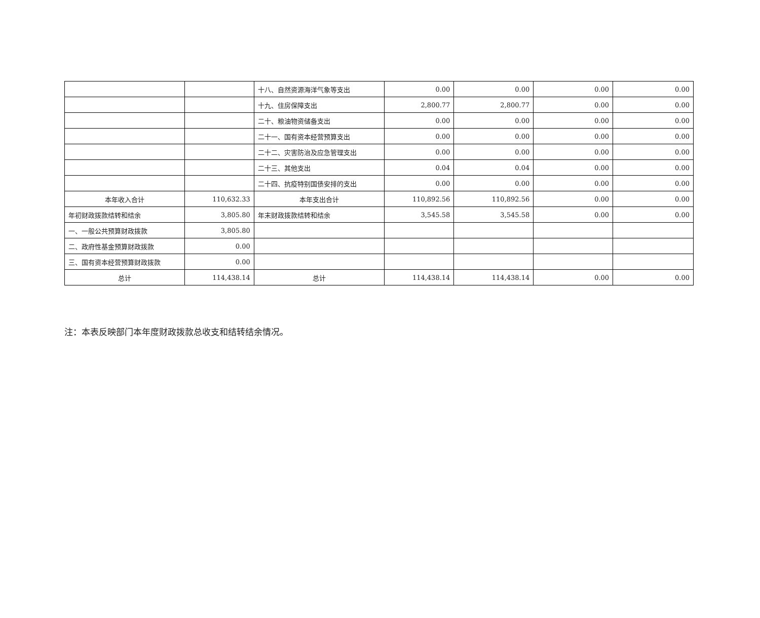| | | 十八、自然资源海洋气象等支出 | 0.00 | 0.00 | 0.00 | 0.00 |
| | | 十九、住房保障支出 | 2,800.77 | 2,800.77 | 0.00 | 0.00 |
| | | 二十、粮油物资储备支出 | 0.00 | 0.00 | 0.00 | 0.00 |
| | | 二十一、国有资本经营预算支出 | 0.00 | 0.00 | 0.00 | 0.00 |
| | | 二十二、灾害防治及应急管理支出 | 0.00 | 0.00 | 0.00 | 0.00 |
| | | 二十三、其他支出 | 0.04 | 0.04 | 0.00 | 0.00 |
| | | 二十四、抗疫特别国债安排的支出 | 0.00 | 0.00 | 0.00 | 0.00 |
| 本年收入合计 | 110,632.33 | 本年支出合计 | 110,892.56 | 110,892.56 | 0.00 | 0.00 |
| 年初财政拨款结转和结余 | 3,805.80 | 年末财政拨款结转和结余 | 3,545.58 | 3,545.58 | 0.00 | 0.00 |
| 一、一般公共预算财政拨款 | 3,805.80 | | | | | |
| 二、政府性基金预算财政拨款 | 0.00 | | | | | |
| 三、国有资本经营预算财政拨款 | 0.00 | | | | | |
| 总计 | 114,438.14 | 总计 | 114,438.14 | 114,438.14 | 0.00 | 0.00 |
注：本表反映部门本年度财政拨款总收支和结转结余情况。